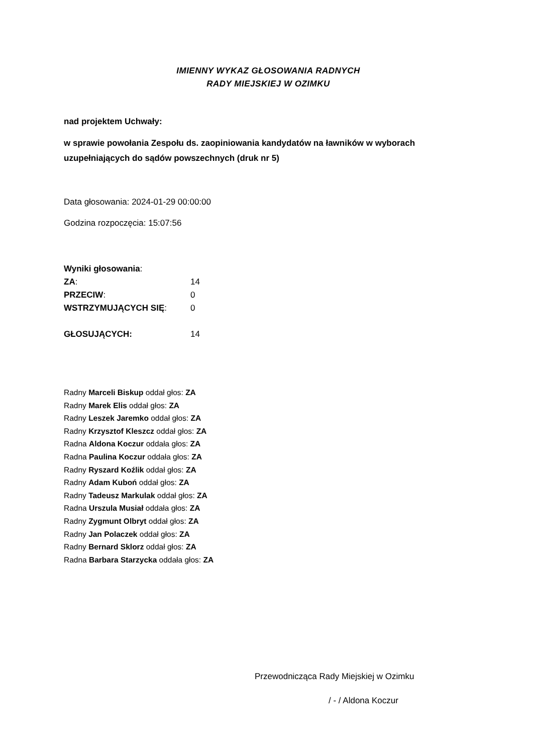IMIENNY WYKAZ GŁOSOWANIA RADNYCH
RADY MIEJSKIEJ W OZIMKU
nad projektem Uchwały:
w sprawie powołania Zespołu ds. zaopiniowania kandydatów na ławników w wyborach uzupełniających do sądów powszechnych (druk nr 5)
Data głosowania: 2024-01-29 00:00:00
Godzina rozpoczęcia: 15:07:56
| Wyniki głosowania : | |
| ZA : | 14 |
| PRZECIW : | 0 |
| WSTRZYMUJĄCYCH SIĘ : | 0 |
| GŁOSUJĄCYCH: | 14 |
Radny Marceli Biskup oddał głos: ZA
Radny Marek Elis oddał głos: ZA
Radny Leszek Jaremko oddał głos: ZA
Radny Krzysztof Kleszcz oddał głos: ZA
Radna Aldona Koczur oddała głos: ZA
Radna Paulina Koczur oddała głos: ZA
Radny Ryszard Koźlik oddał głos: ZA
Radny Adam Kuboń oddał głos: ZA
Radny Tadeusz Markulak oddał głos: ZA
Radna Urszula Musiał oddała głos: ZA
Radny Zygmunt Olbryt oddał głos: ZA
Radny Jan Polaczek oddał głos: ZA
Radny Bernard Sklorz oddał głos: ZA
Radna Barbara Starzycka oddała głos: ZA
Przewodnicząca Rady Miejskiej w Ozimku
/ - / Aldona Koczur